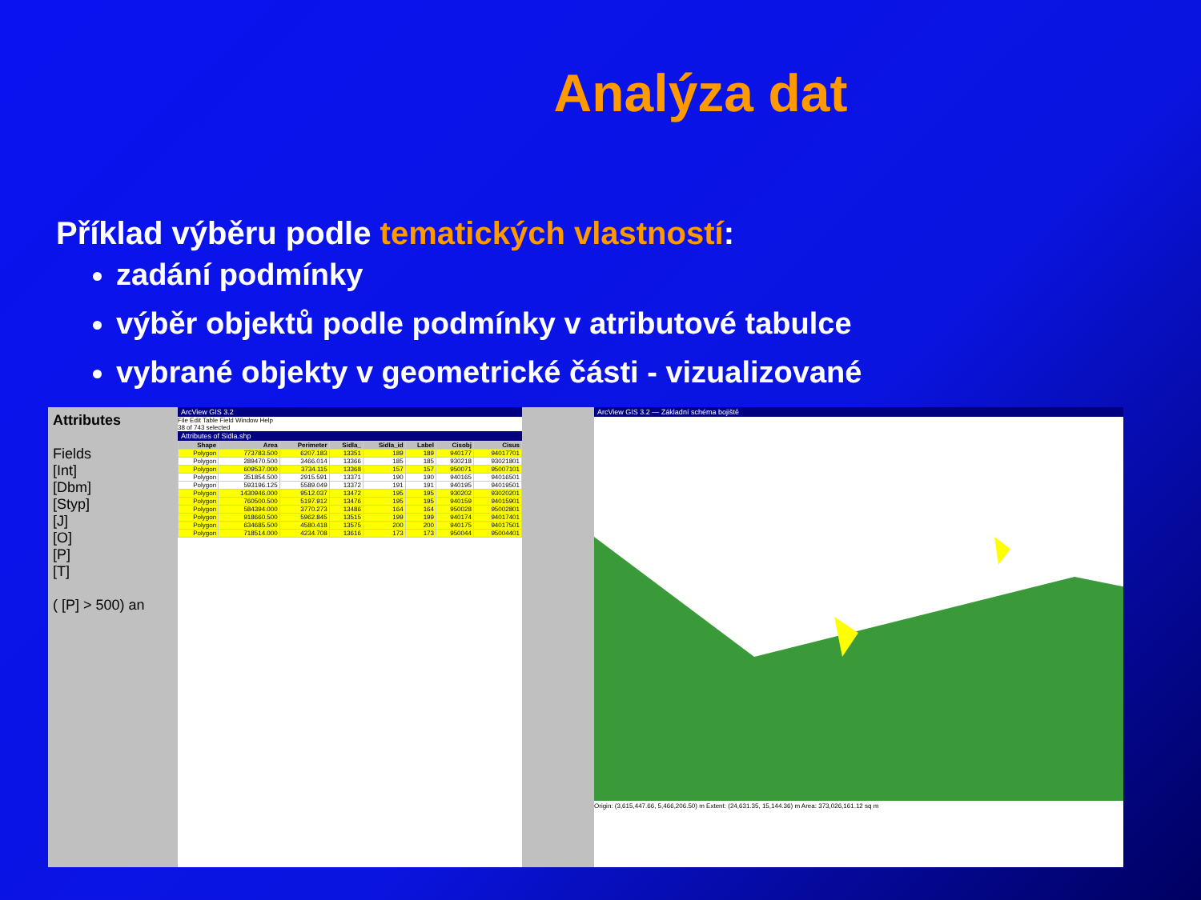Analýza dat
Příklad výběru podle tematických vlastností:
zadání podmínky
výběr objektů podle podmínky v atributové tabulce
vybrané objekty v geometrické části - vizualizované
Attributes
Fields
[Int]
[Dbm]
[Styp]
[J]
[O]
[P]
[T]
( [P] > 500) an
ArcView GIS 3.2
File Edit Table Field Window Help
38 of 743 selected
Attributes of Sidla.shp
| Shape | Area | Perimeter | Sidla_ | Sidla_id | Label | Cisobj | Cisus |
| --- | --- | --- | --- | --- | --- | --- | --- |
| Polygon | 773783.500 | 6207.183 | 13351 | 189 | 189 | 940177 | 94017701 |
| Polygon | 289470.500 | 3466.014 | 13366 | 185 | 185 | 930218 | 93021801 |
| Polygon | 609537.000 | 3734.115 | 13368 | 157 | 157 | 950071 | 95007101 |
| Polygon | 351854.500 | 2915.591 | 13371 | 190 | 190 | 940165 | 94016501 |
| Polygon | 593196.125 | 5589.049 | 13372 | 191 | 191 | 940195 | 94019501 |
| Polygon | 1430946.000 | 9512.037 | 13472 | 195 | 195 | 930202 | 93020201 |
| Polygon | 760500.500 | 5197.912 | 13476 | 195 | 195 | 940159 | 94015901 |
| Polygon | 584394.000 | 3770.273 | 13486 | 164 | 164 | 950028 | 95002801 |
| Polygon | 918660.500 | 5962.845 | 13515 | 199 | 199 | 940174 | 94017401 |
| Polygon | 634685.500 | 4580.418 | 13575 | 200 | 200 | 940175 | 94017501 |
| Polygon | 718514.000 | 4234.708 | 13616 | 173 | 173 | 950044 | 95004401 |
ArcView GIS 3.2 — Základní schéma bojiště
Origin: (3,615,447.66, 5,466,206.50) m Extent: (24,631.35, 15,144.36) m Area: 373,026,161.12 sq m